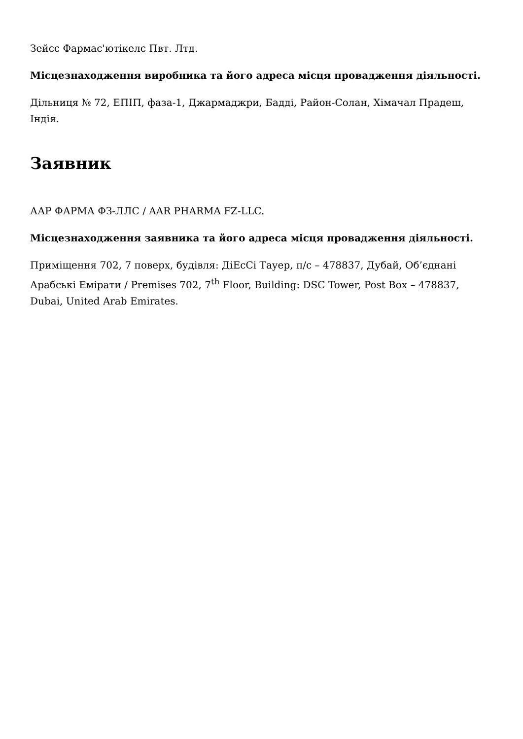Зейсс Фармас'ютікелс Пвт. Лтд.
Місцезнаходження виробника та його адреса місця провадження діяльності.
Дільниця № 72, ЕПІП, фаза-1, Джармаджри, Бадді, Район-Солан, Хімачал Прадеш, Індія.
Заявник
ААР ФАРМА ФЗ-ЛЛС / AAR PHARMA FZ-LLC.
Місцезнаходження заявника та його адреса місця провадження діяльності.
Приміщення 702, 7 поверх, будівля: ДіЕсСі Тауер, п/с – 478837, Дубай, Об’єднані Арабські Емірати / Premises 702, 7<sup>th</sup> Floor, Building: DSC Tower, Post Box – 478837, Dubai, United Arab Emirates.